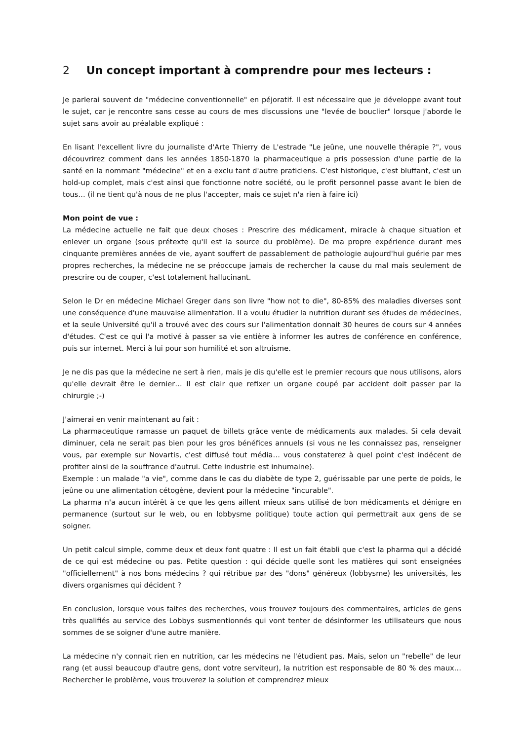2 Un concept important à comprendre pour mes lecteurs :
Je parlerai souvent de "médecine conventionnelle" en péjoratif. Il est nécessaire que je développe avant tout le sujet, car je rencontre sans cesse au cours de mes discussions une "levée de bouclier" lorsque j'aborde le sujet sans avoir au préalable expliqué :
En lisant l'excellent livre du journaliste d'Arte Thierry de L'estrade "Le jeûne, une nouvelle thérapie ?", vous découvrirez comment dans les années 1850-1870 la pharmaceutique a pris possession d'une partie de la santé en la nommant "médecine" et en a exclu tant d'autre praticiens. C'est historique, c'est bluffant, c'est un hold-up complet, mais c'est ainsi que fonctionne notre société, ou le profit personnel passe avant le bien de tous… (il ne tient qu'à nous de ne plus l'accepter, mais ce sujet n'a rien à faire ici)
Mon point de vue :
La médecine actuelle ne fait que deux choses : Prescrire des médicament, miracle à chaque situation et enlever un organe (sous prétexte qu'il est la source du problème). De ma propre expérience durant mes cinquante premières années de vie, ayant souffert de passablement de pathologie aujourd'hui guérie par mes propres recherches, la médecine ne se préoccupe jamais de rechercher la cause du mal mais seulement de prescrire ou de couper, c'est totalement hallucinant.
Selon le Dr en médecine Michael Greger dans son livre "how not to die", 80-85% des maladies diverses sont une conséquence d'une mauvaise alimentation. Il a voulu étudier la nutrition durant ses études de médecines, et la seule Université qu'il a trouvé avec des cours sur l'alimentation donnait 30 heures de cours sur 4 années d'études. C'est ce qui l'a motivé à passer sa vie entière à informer les autres de conférence en conférence, puis sur internet. Merci à lui pour son humilité et son altruisme.
Je ne dis pas que la médecine ne sert à rien, mais je dis qu'elle est le premier recours que nous utilisons, alors qu'elle devrait être le dernier… Il est clair que refixer un organe coupé par accident doit passer par la chirurgie ;-)
J'aimerai en venir maintenant au fait :
La pharmaceutique ramasse un paquet de billets grâce vente de médicaments aux malades. Si cela devait diminuer, cela ne serait pas bien pour les gros bénéfices annuels (si vous ne les connaissez pas, renseigner vous, par exemple sur Novartis, c'est diffusé tout média… vous constaterez à quel point c'est indécent de profiter ainsi de la souffrance d'autrui. Cette industrie est inhumaine).
Exemple : un malade "a vie", comme dans le cas du diabète de type 2, guérissable par une perte de poids, le jeûne ou une alimentation cétogène, devient pour la médecine "incurable".
La pharma n'a aucun intérêt à ce que les gens aillent mieux sans utilisé de bon médicaments et dénigre en permanence (surtout sur le web, ou en lobbysme politique) toute action qui permettrait aux gens de se soigner.
Un petit calcul simple, comme deux et deux font quatre : Il est un fait établi que c'est la pharma qui a décidé de ce qui est médecine ou pas. Petite question : qui décide quelle sont les matières qui sont enseignées "officiellement" à nos bons médecins ? qui rétribue par des "dons" généreux (lobbysme) les universités, les divers organismes qui décident ?
En conclusion, lorsque vous faites des recherches, vous trouvez toujours des commentaires, articles de gens très qualifiés au service des Lobbys susmentionnés qui vont tenter de désinformer les utilisateurs que nous sommes de se soigner d'une autre manière.
La médecine n'y connait rien en nutrition, car les médecins ne l'étudient pas. Mais, selon un "rebelle" de leur rang (et aussi beaucoup d'autre gens, dont votre serviteur), la nutrition est responsable de 80 % des maux… Rechercher le problème, vous trouverez la solution et comprendrez mieux